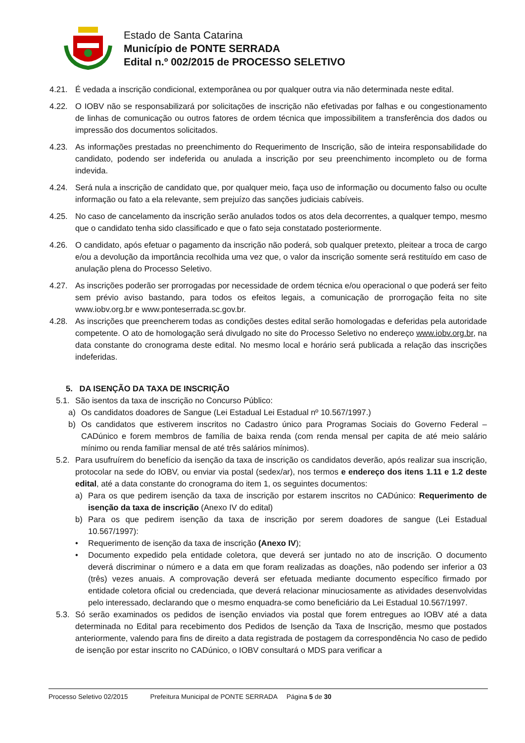Estado de Santa Catarina
Município de PONTE SERRADA
Edital n.º 002/2015 de PROCESSO SELETIVO
4.21. É vedada a inscrição condicional, extemporânea ou por qualquer outra via não determinada neste edital.
4.22. O IOBV não se responsabilizará por solicitações de inscrição não efetivadas por falhas e ou congestionamento de linhas de comunicação ou outros fatores de ordem técnica que impossibilitem a transferência dos dados ou impressão dos documentos solicitados.
4.23. As informações prestadas no preenchimento do Requerimento de Inscrição, são de inteira responsabilidade do candidato, podendo ser indeferida ou anulada a inscrição por seu preenchimento incompleto ou de forma indevida.
4.24. Será nula a inscrição de candidato que, por qualquer meio, faça uso de informação ou documento falso ou oculte informação ou fato a ela relevante, sem prejuízo das sanções judiciais cabíveis.
4.25. No caso de cancelamento da inscrição serão anulados todos os atos dela decorrentes, a qualquer tempo, mesmo que o candidato tenha sido classificado e que o fato seja constatado posteriormente.
4.26. O candidato, após efetuar o pagamento da inscrição não poderá, sob qualquer pretexto, pleitear a troca de cargo e/ou a devolução da importância recolhida uma vez que, o valor da inscrição somente será restituído em caso de anulação plena do Processo Seletivo.
4.27. As inscrições poderão ser prorrogadas por necessidade de ordem técnica e/ou operacional o que poderá ser feito sem prévio aviso bastando, para todos os efeitos legais, a comunicação de prorrogação feita no site www.iobv.org.br e www.ponteserrada.sc.gov.br.
4.28. As inscrições que preencherem todas as condições destes edital serão homologadas e deferidas pela autoridade competente. O ato de homologação será divulgado no site do Processo Seletivo no endereço www.iobv.org.br, na data constante do cronograma deste edital. No mesmo local e horário será publicada a relação das inscrições indeferidas.
5. DA ISENÇÃO DA TAXA DE INSCRIÇÃO
5.1.
São isentos da taxa de inscrição no Concurso Público:
a) Os candidatos doadores de Sangue (Lei Estadual Lei Estadual nº 10.567/1997.)
b) Os candidatos que estiverem inscritos no Cadastro único para Programas Sociais do Governo Federal – CADúnico e forem membros de família de baixa renda (com renda mensal per capita de até meio salário mínimo ou renda familiar mensal de até três salários mínimos).
5.2.
Para usufruírem do benefício da isenção da taxa de inscrição os candidatos deverão, após realizar sua inscrição, protocolar na sede do IOBV, ou enviar via postal (sedex/ar), nos termos e endereço dos itens 1.11 e 1.2 deste edital, até a data constante do cronograma do item 1, os seguintes documentos:
a) Para os que pedirem isenção da taxa de inscrição por estarem inscritos no CADúnico: Requerimento de isenção da taxa de inscrição (Anexo IV do edital)
b) Para os que pedirem isenção da taxa de inscrição por serem doadores de sangue (Lei Estadual 10.567/1997):
• Requerimento de isenção da taxa de inscrição (Anexo IV);
• Documento expedido pela entidade coletora, que deverá ser juntado no ato de inscrição. O documento deverá discriminar o número e a data em que foram realizadas as doações, não podendo ser inferior a 03 (três) vezes anuais. A comprovação deverá ser efetuada mediante documento específico firmado por entidade coletora oficial ou credenciada, que deverá relacionar minuciosamente as atividades desenvolvidas pelo interessado, declarando que o mesmo enquadra-se como beneficiário da Lei Estadual 10.567/1997.
5.3.
Só serão examinados os pedidos de isenção enviados via postal que forem entregues ao IOBV até a data determinada no Edital para recebimento dos Pedidos de Isenção da Taxa de Inscrição, mesmo que postados anteriormente, valendo para fins de direito a data registrada de postagem da correspondência No caso de pedido de isenção por estar inscrito no CADúnico, o IOBV consultará o MDS para verificar a
Processo Seletivo 02/2015 Prefeitura Municipal de PONTE SERRADA Página 5 de 30